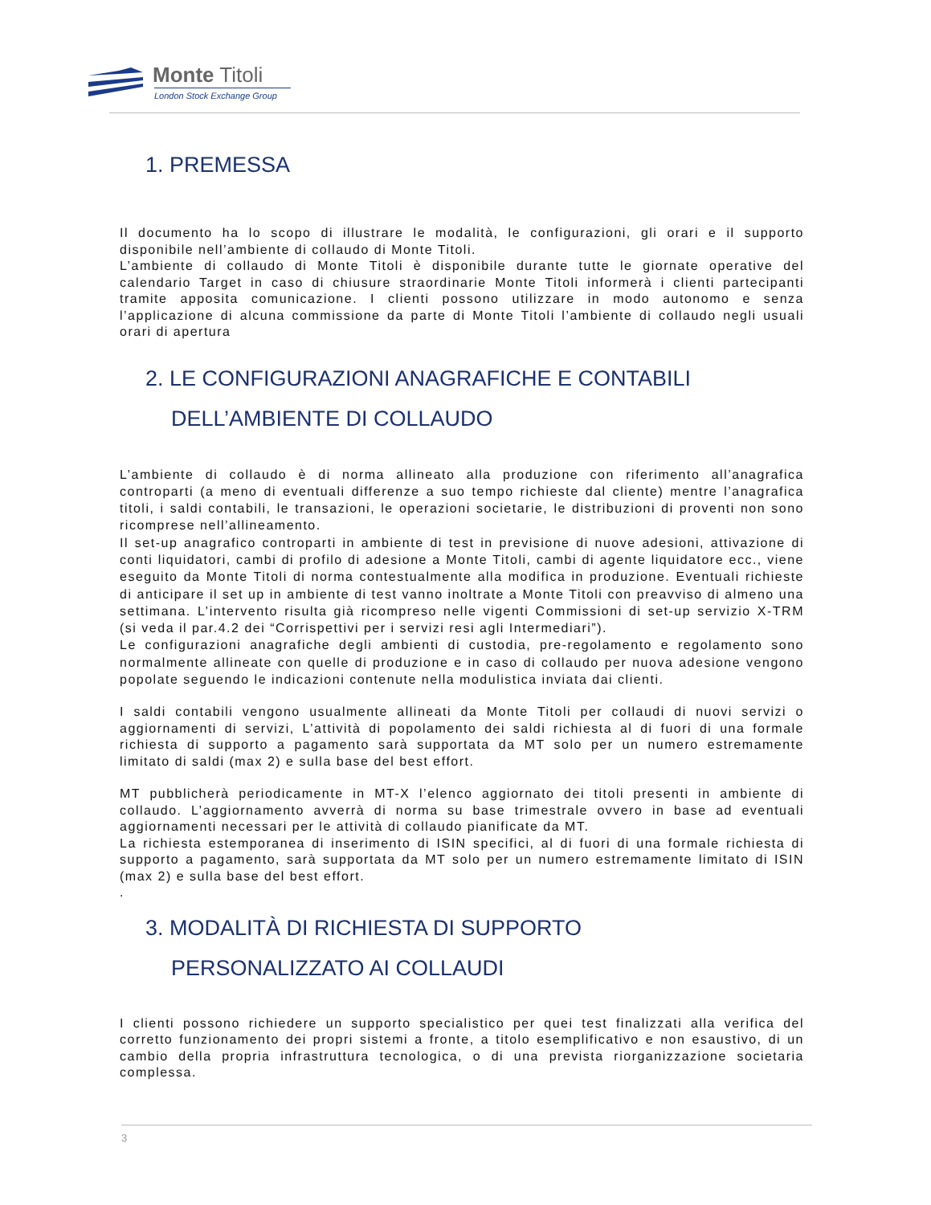Monte Titoli
London Stock Exchange Group
1. PREMESSA
Il documento ha lo scopo di illustrare le modalità, le configurazioni, gli orari e il supporto disponibile nell’ambiente di collaudo di Monte Titoli.
L’ambiente di collaudo di Monte Titoli è disponibile durante tutte le giornate operative del calendario Target in caso di chiusure straordinarie Monte Titoli informerà i clienti partecipanti tramite apposita comunicazione. I clienti possono utilizzare in modo autonomo e senza l’applicazione di alcuna commissione da parte di Monte Titoli l’ambiente di collaudo negli usuali orari di apertura
2. LE CONFIGURAZIONI ANAGRAFICHE E CONTABILI
DELL’AMBIENTE DI COLLAUDO
L’ambiente di collaudo è di norma allineato alla produzione con riferimento all’anagrafica controparti (a meno di eventuali differenze a suo tempo richieste dal cliente) mentre l’anagrafica titoli, i saldi contabili, le transazioni, le operazioni societarie, le distribuzioni di proventi non sono ricomprese nell’allineamento.
Il set-up anagrafico controparti in ambiente di test in previsione di nuove adesioni, attivazione di conti liquidatori, cambi di profilo di adesione a Monte Titoli, cambi di agente liquidatore ecc., viene eseguito da Monte Titoli di norma contestualmente alla modifica in produzione. Eventuali richieste di anticipare il set up in ambiente di test vanno inoltrate a Monte Titoli con preavviso di almeno una settimana. L’intervento risulta già ricompreso nelle vigenti Commissioni di set-up servizio X-TRM (si veda il par.4.2 dei “Corrispettivi per i servizi resi agli Intermediari”).
Le configurazioni anagrafiche degli ambienti di custodia, pre-regolamento e regolamento sono normalmente allineate con quelle di produzione e in caso di collaudo per nuova adesione vengono popolate seguendo le indicazioni contenute nella modulistica inviata dai clienti.
I saldi contabili vengono usualmente allineati da Monte Titoli per collaudi di nuovi servizi o aggiornamenti di servizi, L’attività di popolamento dei saldi richiesta al di fuori di una formale richiesta di supporto a pagamento sarà supportata da MT solo per un numero estremamente limitato di saldi (max 2) e sulla base del best effort.
MT pubblicherà periodicamente in MT-X l’elenco aggiornato dei titoli presenti in ambiente di collaudo. L’aggiornamento avverrà di norma su base trimestrale ovvero in base ad eventuali aggiornamenti necessari per le attività di collaudo pianificate da MT.
La richiesta estemporanea di inserimento di ISIN specifici, al di fuori di una formale richiesta di supporto a pagamento, sarà supportata da MT solo per un numero estremamente limitato di ISIN (max 2) e sulla base del best effort.
.
3. MODALITÀ DI RICHIESTA DI SUPPORTO
PERSONALIZZATO AI COLLAUDI
I clienti possono richiedere un supporto specialistico per quei test finalizzati alla verifica del corretto funzionamento dei propri sistemi a fronte, a titolo esemplificativo e non esaustivo, di un cambio della propria infrastruttura tecnologica, o di una prevista riorganizzazione societaria complessa.
3